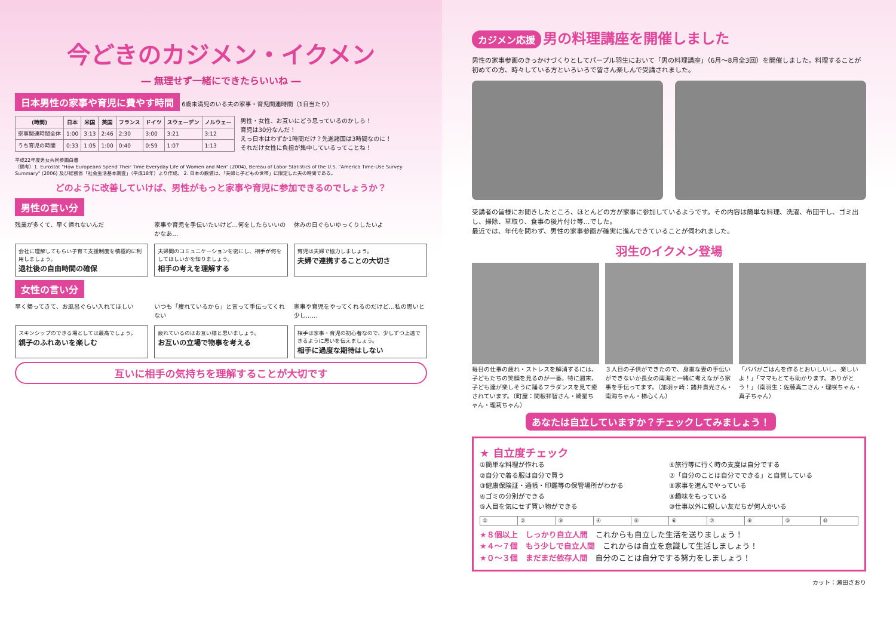今どきのカジメン・イクメン
― 無理せず一緒にできたらいいね ―
日本男性の家事や育児に費やす時間 6歳未満児のいる夫の家事・育児関連時間（1日当たり）
| (時間) | 日本 | 米国 | 英国 | フランス | ドイツ | スウェーデン | ノルウェー |
| --- | --- | --- | --- | --- | --- | --- | --- |
| 家事関連時間全体 | 1:00 | 3:13 | 2:46 | 2:30 | 3:00 | 3:21 | 3:12 |
| うち育児の時間 | 0:33 | 1:05 | 1:00 | 0:40 | 0:59 | 1:07 | 1:13 |
男性・女性、お互いにどう思っているのかしら！
育児は30分なんだ！
えっ日本はわずか1時間だけ？先進諸国は3時間なのに！
それだけ女性に負担が集中しているってことね！
平成22年度男女共同参画白書
（備考）1. Eurostat "How Europeans Spend Their Time Everyday Life of Women and Men" (2004), Bereau of Labor Statistics of the U.S. "America Time-Use Survey Summary" (2006) 及び総務省「社会生活基本調査」（平成18年）より作成。 2. 日本の数値は、「夫婦と子どもの世帯」に限定した夫の時間である。
どのように改善していけば、男性がもっと家事や育児に参加できるのでしょうか？
男性の言い分
残業が多くて、早く帰れないんだ
家事や育児を手伝いたいけど…何をしたらいいのかなあ…
休みの日ぐらいゆっくりしたいよ
会社に理解してもらい子育て支援制度を積極的に利用しましょう。
退社後の自由時間の確保
夫婦間のコミュニケーションを密にし、相手が何をしてほしいかを知りましょう。
相手の考えを理解する
育児は夫婦で協力しましょう。
夫婦で連携することの大切さ
女性の言い分
早く帰ってきて、お風呂ぐらい入れてほしい
いつも「疲れているから」と言って手伝ってくれない
家事や育児をやってくれるのだけど…私の思いと少し……
スキンシップのできる場としては最高でしょう。
親子のふれあいを楽しむ
疲れているのはお互い様と思いましょう。
お互いの立場で物事を考える
相手は家事・育児の初心者なので、少しずつ上達できるように思いを伝えましょう。
相手に過度な期待はしない
互いに相手の気持ちを理解することが大切です
カジメン応援 男の料理講座を開催しました
男性の家事参画のきっかけづくりとしてパープル羽生において「男の料理講座」（6月～8月全3回）を開催しました。料理することが初めての方、時々している方といろいろで皆さん楽しんで受講されました。
受講者の皆様にお聞きしたところ、ほとんどの方が家事に参加しているようです。その内容は簡単な料理、洗濯、布団干し、ゴミ出し、掃除、草取り、食事の後片付け等…でした。
最近では、年代を問わず、男性の家事参画が確実に進んできていることが伺われました。
羽生のイクメン登場
毎日の仕事の疲れ・ストレスを解消するには、子どもたちの笑顔を見るのが一番。特に週末、子ども達が楽しそうに踊るフラダンスを見て癒されています。（町屋：関根祥智さん・綺星ちゃん・理莉ちゃん）
３人目の子供ができたので、身重な妻の手伝いができないか長女の南海と一緒に考えながら家事を手伝ってます。（加羽ヶ崎：諸井貴光さん・南海ちゃん・梯心くん）
「パパがごはんを作るとおいしいし、楽しいよ！」「ママもとても助かります。ありがとう！」（南羽生：佐藤真二さん・理咲ちゃん・真子ちゃん）
あなたは自立していますか？チェックしてみましょう！
★ 自立度チェック
①簡単な料理が作れる
②自分で着る服は自分で買う
③健康保険証・通帳・印鑑等の保管場所がわかる
④ゴミの分別ができる
⑤人目を気にせず買い物ができる
⑥旅行等に行く時の支度は自分でする
⑦「自分のことは自分でできる」と自覚している
⑧家事を進んでやっている
⑨趣味をもっている
⑩仕事以外に親しい友だちが何人かいる
| ① | ② | ③ | ④ | ⑤ | ⑥ | ⑦ | ⑧ | ⑨ | ⑩ |
★８個以上　しっかり自立人間　これからも自立した生活を送りましょう！
★４～７個　もう少しで自立人間　これからは自立を意識して生活しましょう！
★０～３個　まだまだ依存人間　自分のことは自分でする努力をしましょう！
カット：瀬田さおり